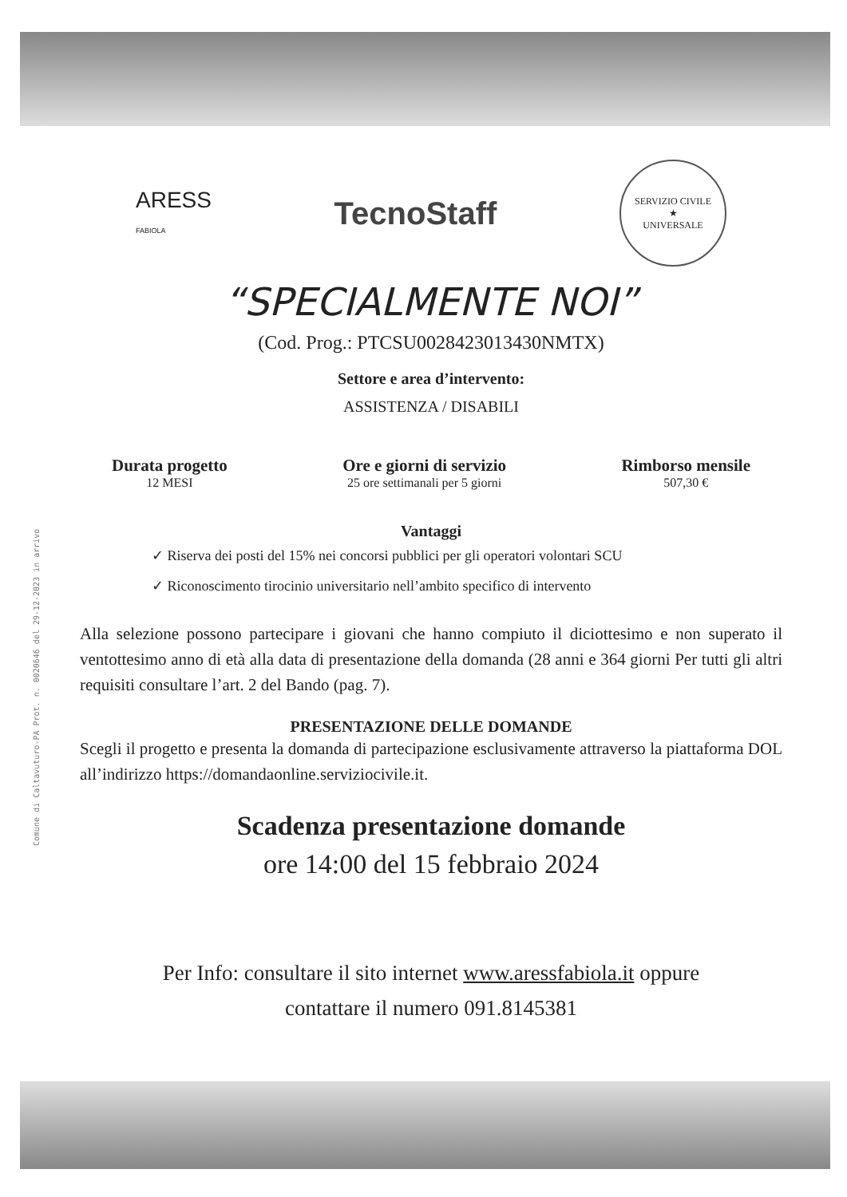Comune di Caltavuturo-PA Prot. n. 0020646 del 29-12-2023 in arrivo
ARESS
FABIOLA
TecnoStaff
SERVIZIO CIVILE
★
UNIVERSALE
“SPECIALMENTE NOI”
(Cod. Prog.: PTCSU0028423013430NMTX)
Settore e area d’intervento:
ASSISTENZA / DISABILI
Durata progetto
12 MESI
Ore e giorni di servizio
25 ore settimanali per 5 giorni
Rimborso mensile
507,30 €
Vantaggi
✓ Riserva dei posti del 15% nei concorsi pubblici per gli operatori volontari SCU
✓ Riconoscimento tirocinio universitario nell’ambito specifico di intervento
Alla selezione possono partecipare i giovani che hanno compiuto il diciottesimo e non superato il ventottesimo anno di età alla data di presentazione della domanda (28 anni e 364 giorni Per tutti gli altri requisiti consultare l’art. 2 del Bando (pag. 7).
PRESENTAZIONE DELLE DOMANDE
Scegli il progetto e presenta la domanda di partecipazione esclusivamente attraverso la piattaforma DOL all’indirizzo https://domandaonline.serviziocivile.it.
Scadenza presentazione domande
ore 14:00 del 15 febbraio 2024
Per Info: consultare il sito internet www.aressfabiola.it oppure
contattare il numero 091.8145381